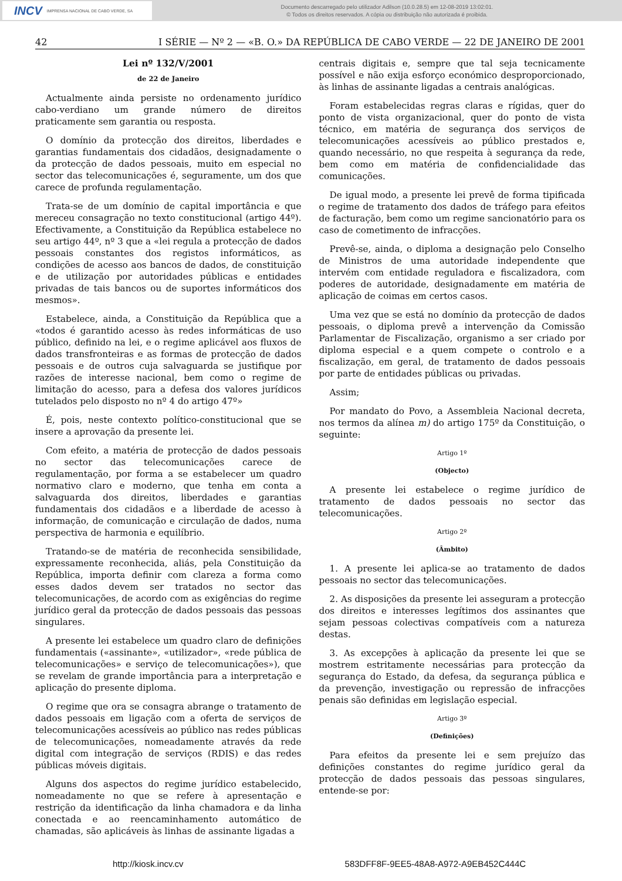INCV IMPRENSA NACIONAL DE CABO VERDE, SA
Documento descarregado pelo utilizador Adilson (10.0.28.5) em 12-08-2019 13:02:01.
© Todos os direitos reservados. A cópia ou distribuição não autorizada é proibida.
42 I SÉRIE — Nº 2 — «B. O.» DA REPÚBLICA DE CABO VERDE — 22 DE JANEIRO DE 2001
Lei nº 132/V/2001
de 22 de Janeiro
Actualmente ainda persiste no ordenamento jurídico cabo-verdiano um grande número de direitos praticamente sem garantia ou resposta.
O domínio da protecção dos direitos, liberdades e garantias fundamentais dos cidadãos, designadamente o da protecção de dados pessoais, muito em especial no sector das telecomunicações é, seguramente, um dos que carece de profunda regulamentação.
Trata-se de um domínio de capital importância e que mereceu consagração no texto constitucional (artigo 44º). Efectivamente, a Constituição da República estabelece no seu artigo 44º, nº 3 que a «lei regula a protecção de dados pessoais constantes dos registos informáticos, as condições de acesso aos bancos de dados, de constituição e de utilização por autoridades públicas e entidades privadas de tais bancos ou de suportes informáticos dos mesmos».
Estabelece, ainda, a Constituição da República que a «todos é garantido acesso às redes informáticas de uso público, definido na lei, e o regime aplicável aos fluxos de dados transfronteiras e as formas de protecção de dados pessoais e de outros cuja salvaguarda se justifique por razões de interesse nacional, bem como o regime de limitação do acesso, para a defesa dos valores jurídicos tutelados pelo disposto no nº 4 do artigo 47º»
É, pois, neste contexto político-constitucional que se insere a aprovação da presente lei.
Com efeito, a matéria de protecção de dados pessoais no sector das telecomunicações carece de regulamentação, por forma a se estabelecer um quadro normativo claro e moderno, que tenha em conta a salvaguarda dos direitos, liberdades e garantias fundamentais dos cidadãos e a liberdade de acesso à informação, de comunicação e circulação de dados, numa perspectiva de harmonia e equilíbrio.
Tratando-se de matéria de reconhecida sensibilidade, expressamente reconhecida, aliás, pela Constituição da República, importa definir com clareza a forma como esses dados devem ser tratados no sector das telecomunicações, de acordo com as exigências do regime jurídico geral da protecção de dados pessoais das pessoas singulares.
A presente lei estabelece um quadro claro de definições fundamentais («assinante», «utilizador», «rede pública de telecomunicações» e serviço de telecomunicações»), que se revelam de grande importância para a interpretação e aplicação do presente diploma.
O regime que ora se consagra abrange o tratamento de dados pessoais em ligação com a oferta de serviços de telecomunicações acessíveis ao público nas redes públicas de telecomunicações, nomeadamente através da rede digital com integração de serviços (RDIS) e das redes públicas móveis digitais.
Alguns dos aspectos do regime jurídico estabelecido, nomeadamente no que se refere à apresentação e restrição da identificação da linha chamadora e da linha conectada e ao reencaminhamento automático de chamadas, são aplicáveis às linhas de assinante ligadas a
centrais digitais e, sempre que tal seja tecnicamente possível e não exija esforço económico desproporcionado, às linhas de assinante ligadas a centrais analógicas.
Foram estabelecidas regras claras e rígidas, quer do ponto de vista organizacional, quer do ponto de vista técnico, em matéria de segurança dos serviços de telecomunicações acessíveis ao público prestados e, quando necessário, no que respeita à segurança da rede, bem como em matéria de confidencialidade das comunicações.
De igual modo, a presente lei prevê de forma tipificada o regime de tratamento dos dados de tráfego para efeitos de facturação, bem como um regime sancionatório para os caso de cometimento de infracções.
Prevê-se, ainda, o diploma a designação pelo Conselho de Ministros de uma autoridade independente que intervém com entidade reguladora e fiscalizadora, com poderes de autoridade, designadamente em matéria de aplicação de coimas em certos casos.
Uma vez que se está no domínio da protecção de dados pessoais, o diploma prevê a intervenção da Comissão Parlamentar de Fiscalização, organismo a ser criado por diploma especial e a quem compete o controlo e a fiscalização, em geral, de tratamento de dados pessoais por parte de entidades públicas ou privadas.
Assim;
Por mandato do Povo, a Assembleia Nacional decreta, nos termos da alínea m) do artigo 175º da Constituição, o seguinte:
Artigo 1º
(Objecto)
A presente lei estabelece o regime jurídico de tratamento de dados pessoais no sector das telecomunicações.
Artigo 2º
(Âmbito)
1. A presente lei aplica-se ao tratamento de dados pessoais no sector das telecomunicações.
2. As disposições da presente lei asseguram a protecção dos direitos e interesses legítimos dos assinantes que sejam pessoas colectivas compatíveis com a natureza destas.
3. As excepções à aplicação da presente lei que se mostrem estritamente necessárias para protecção da segurança do Estado, da defesa, da segurança pública e da prevenção, investigação ou repressão de infracções penais são definidas em legislação especial.
Artigo 3º
(Definições)
Para efeitos da presente lei e sem prejuízo das definições constantes do regime jurídico geral da protecção de dados pessoais das pessoas singulares, entende-se por:
http://kiosk.incv.cv 583DFF8F-9EE5-48A8-A972-A9EB452C444C